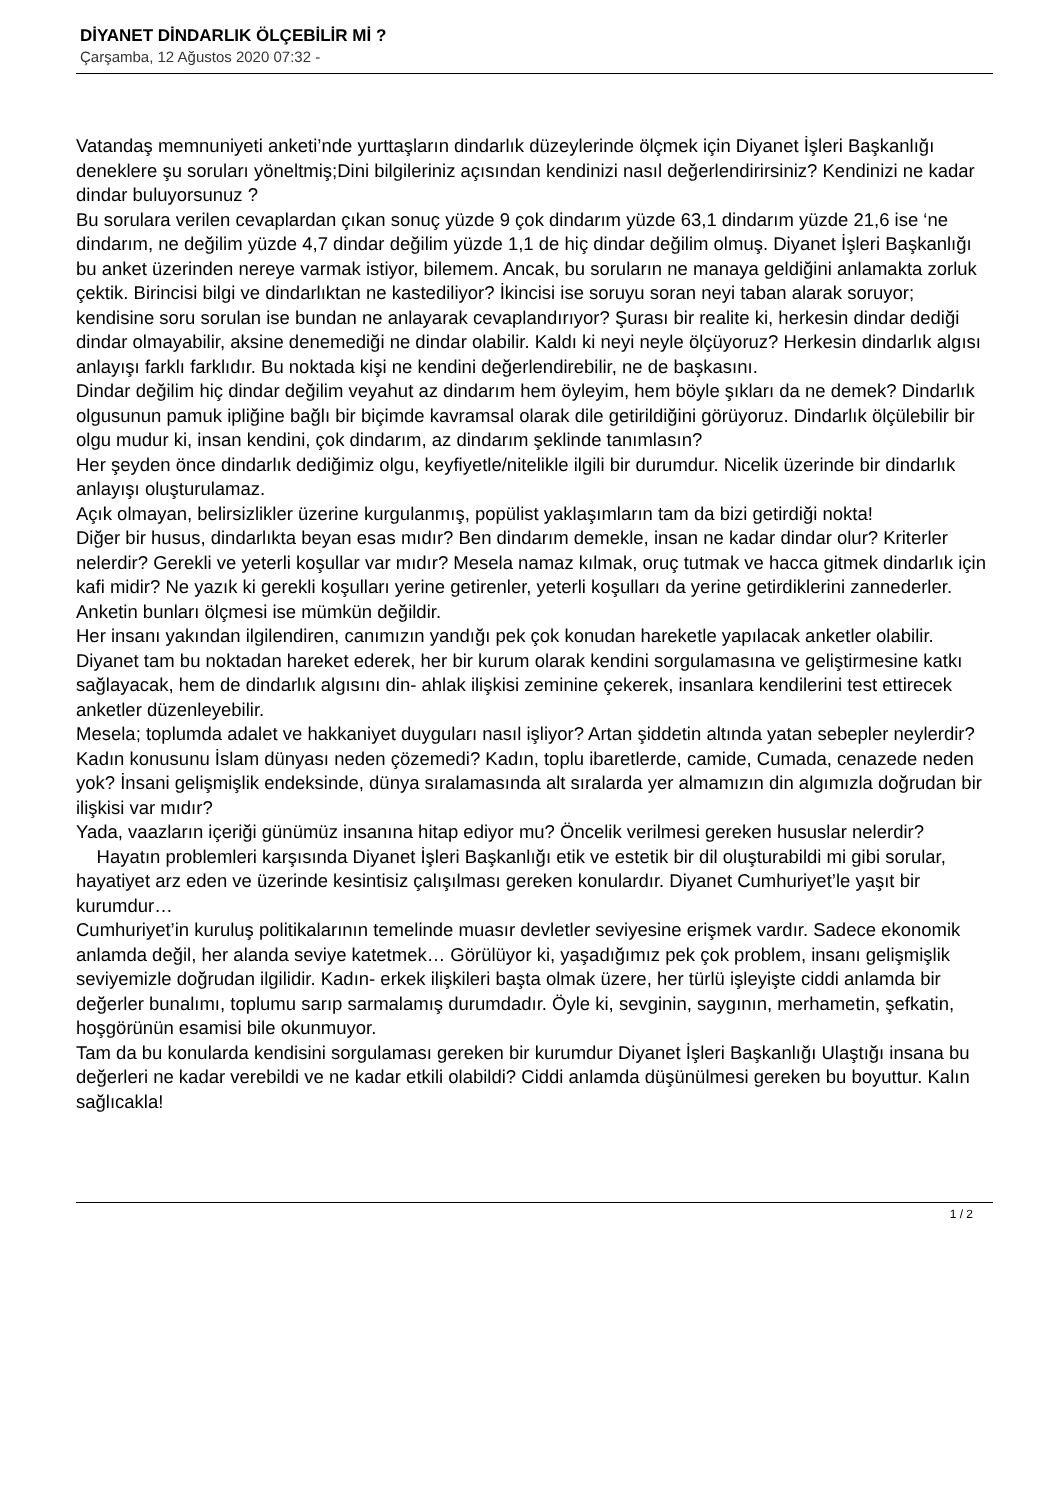DİYANET DİNDARLIK ÖLÇEBİLİR Mİ ?
Çarşamba, 12 Ağustos 2020 07:32 -
Vatandaş memnuniyeti anketi’nde yurttaşların dindarlık düzeylerinde ölçmek için Diyanet İşleri Başkanlığı deneklere şu soruları yöneltmiş;Dini bilgileriniz açısından kendinizi nasıl değerlendirirsiniz? Kendinizi ne kadar dindar buluyorsunuz ?
Bu sorulara verilen cevaplardan çıkan sonuç yüzde 9 çok dindarım yüzde 63,1 dindarım yüzde 21,6 ise ‘ne dindarım, ne değilim yüzde 4,7 dindar değilim yüzde 1,1 de hiç dindar değilim olmuş. Diyanet İşleri Başkanlığı bu anket üzerinden nereye varmak istiyor, bilemem. Ancak, bu soruların ne manaya geldiğini anlamakta zorluk çektik. Birincisi bilgi ve dindarlıktan ne kastediliyor? İkincisi ise soruyu soran neyi taban alarak soruyor; kendisine soru sorulan ise bundan ne anlayarak cevaplandırıyor? Şurası bir realite ki, herkesin dindar dediği dindar olmayabilir, aksine denemediği ne dindar olabilir. Kaldı ki neyi neyle ölçüyoruz? Herkesin dindarlık algısı anlayışı farklı farklıdır. Bu noktada kişi ne kendini değerlendirebilir, ne de başkasını.
Dindar değilim hiç dindar değilim veyahut az dindarım hem öyleyim, hem böyle şıkları da ne demek? Dindarlık olgusunun pamuk ipliğine bağlı bir biçimde kavramsal olarak dile getirildiğini görüyoruz. Dindarlık ölçülebilir bir olgu mudur ki, insan kendini, çok dindarım, az dindarım şeklinde tanımlasın?
Her şeyden önce dindarlık dediğimiz olgu, keyfiyetle/nitelikle ilgili bir durumdur. Nicelik üzerinde bir dindarlık anlayışı oluşturulamaz.
Açık olmayan, belirsizlikler üzerine kurgulanmış, popülist yaklaşımların tam da bizi getirdiği nokta!
Diğer bir husus, dindarlıkta beyan esas mıdır? Ben dindarım demekle, insan ne kadar dindar olur? Kriterler nelerdir? Gerekli ve yeterli koşullar var mıdır? Mesela namaz kılmak, oruç tutmak ve hacca gitmek dindarlık için kafi midir? Ne yazık ki gerekli koşulları yerine getirenler, yeterli koşulları da yerine getirdiklerini zannederler. Anketin bunları ölçmesi ise mümkün değildir.
Her insanı yakından ilgilendiren, canımızın yandığı pek çok konudan hareketle yapılacak anketler olabilir. Diyanet tam bu noktadan hareket ederek, her bir kurum olarak kendini sorgulamasına ve geliştirmesine katkı sağlayacak, hem de dindarlık algısını din- ahlak ilişkisi zeminine çekerek, insanlara kendilerini test ettirecek anketler düzenleyebilir.
Mesela; toplumda adalet ve hakkaniyet duyguları nasıl işliyor? Artan şiddetin altında yatan sebepler neylerdir? Kadın konusunu İslam dünyası neden çözemedi? Kadın, toplu ibaretlerde, camide, Cumada, cenazede neden yok? İnsani gelişmişlik endeksinde, dünya sıralamasında alt sıralarda yer almamızın din algımızla doğrudan bir ilişkisi var mıdır?
Yada, vaazların içeriği günümüz insanına hitap ediyor mu? Öncelik verilmesi gereken hususlar nelerdir?
Hayatın problemleri karşısında Diyanet İşleri Başkanlığı etik ve estetik bir dil oluşturabildi mi gibi sorular, hayatiyet arz eden ve üzerinde kesintisiz çalışılması gereken konulardır. Diyanet Cumhuriyet’le yaşıt bir kurumdur…
Cumhuriyet’in kuruluş politikalarının temelinde muasır devletler seviyesine erişmek vardır. Sadece ekonomik anlamda değil, her alanda seviye katetmek… Görülüyor ki, yaşadığımız pek çok problem, insanı gelişmişlik seviyemizle doğrudan ilgilidir. Kadın- erkek ilişkileri başta olmak üzere, her türlü işleyişte ciddi anlamda bir değerler bunalımı, toplumu sarıp sarmalamış durumdadır. Öyle ki, sevginin, saygının, merhametin, şefkatin, hoşgörünün esamisi bile okunmuyor.
Tam da bu konularda kendisini sorgulaması gereken bir kurumdur Diyanet İşleri Başkanlığı Ulaştığı insana bu değerleri ne kadar verebildi ve ne kadar etkili olabildi? Ciddi anlamda düşünülmesi gereken bu boyuttur. Kalın sağlıcakla!
1 / 2